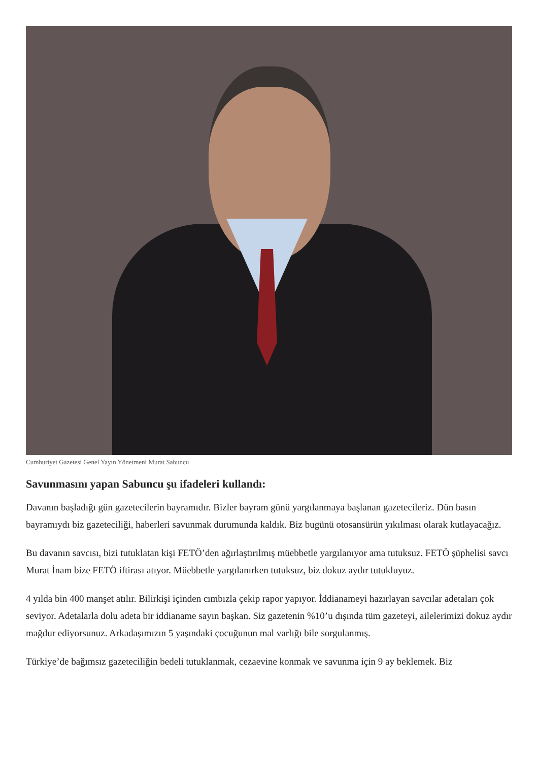Cumhuriyet Gazetesi Genel Yayın Yönetmeni Murat Sabuncu
Savunmasını yapan Sabuncu şu ifadeleri kullandı:
Davanın başladığı gün gazetecilerin bayramıdır. Bizler bayram günü yargılanmaya başlanan gazetecileriz. Dün basın bayramıydı biz gazeteciliği, haberleri savunmak durumunda kaldık. Biz bugünü otosansürün yıkılması olarak kutlayacağız.
Bu davanın savcısı, bizi tutuklatan kişi FETÖ’den ağırlaştırılmış müebbetle yargılanıyor ama tutuksuz. FETÖ şüphelisi savcı Murat İnam bize FETÖ iftirası atıyor. Müebbetle yargılanırken tutuksuz, biz dokuz aydır tutukluyuz.
4 yılda bin 400 manşet atılır. Bilirkişi içinden cımbızla çekip rapor yapıyor. İddianameyi hazırlayan savcılar adetaları çok seviyor. Adetalarla dolu adeta bir iddianame sayın başkan. Siz gazetenin %10’u dışında tüm gazeteyi, ailelerimizi dokuz aydır mağdur ediyorsunuz. Arkadaşımızın 5 yaşındaki çocuğunun mal varlığı bile sorgulanmış.
Türkiye’de bağımsız gazeteciliğin bedeli tutuklanmak, cezaevine konmak ve savunma için 9 ay beklemek. Biz